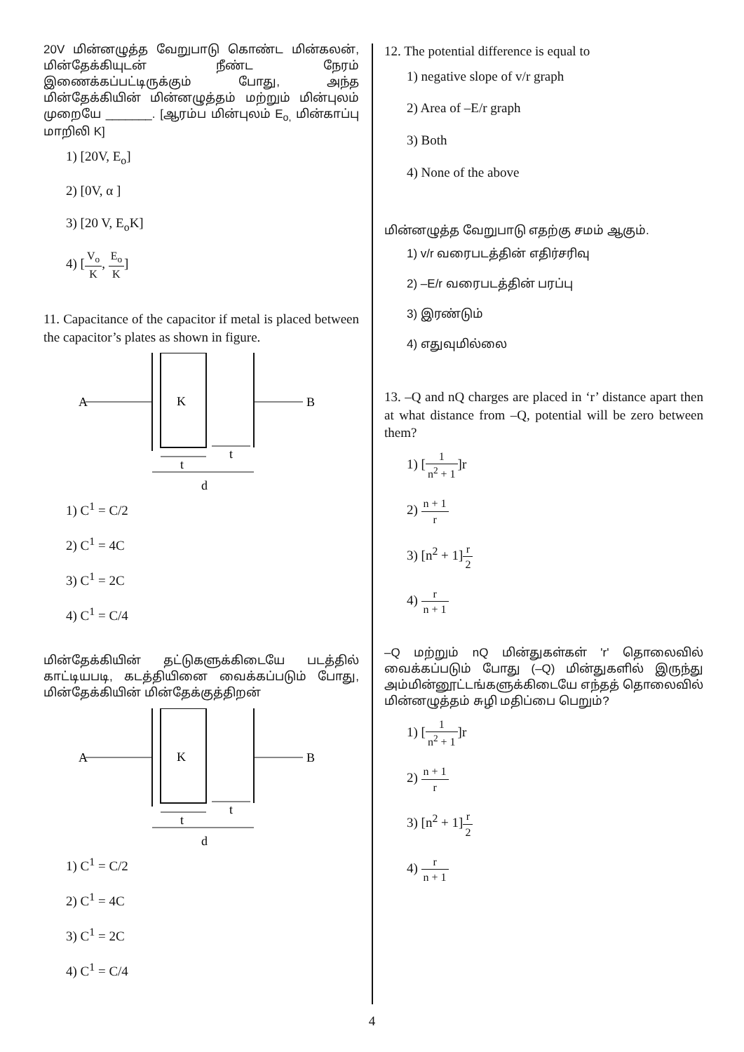20V மின்னழுத்த வேறுபாடு கொண்ட மின்கலன், மின்தேக்கியுடன் நீண்ட நேரம் இணைக்கப்பட்டிருக்கும் போது, அந்த மின்தேக்கியின் மின்னழுத்தம் மற்றும் மின்புலம் முறையே _______. [ஆரம்ப மின்புலம் E<sub>o,</sub> மின்காப்பு மாறிலி K]
1) [20V, E<sub>o</sub>]
2) [0V, α ]
3) [20 V, E<sub>o</sub>K]
4) [V<sub>o</sub> K, E<sub>o</sub> K]
11. Capacitance of the capacitor if metal is placed between the capacitor’s plates as shown in figure.
A
K
B
t
t
d
1) C<sup>1</sup> = C/2
2) C<sup>1</sup> = 4C
3) C<sup>1</sup> = 2C
4) C<sup>1</sup> = C/4
மின்தேக்கியின் தட்டுகளுக்கிடையே படத்தில் காட்டியபடி, கடத்தியினை வைக்கப்படும் போது, மின்தேக்கியின் மின்தேக்குத்திறன்
A
K
B
t
t
d
1) C<sup>1</sup> = C/2
2) C<sup>1</sup> = 4C
3) C<sup>1</sup> = 2C
4) C<sup>1</sup> = C/4
12. The potential difference is equal to
1) negative slope of v/r graph
2) Area of –E/r graph
3) Both
4) None of the above
மின்னழுத்த வேறுபாடு எதற்கு சமம் ஆகும்.
1) v/r வரைபடத்தின் எதிர்சரிவு
2) –E/r வரைபடத்தின் பரப்பு
3) இரண்டும்
4) எதுவுமில்லை
13. –Q and nQ charges are placed in ‘r’ distance apart then at what distance from –Q, potential will be zero between them?
1) [1 n<sup>2</sup> + 1]r
2) n + 1 r
3) [n<sup>2</sup> + 1]r 2
4) r n + 1
–Q மற்றும் nQ மின்துகள்கள் 'r' தொலைவில் வைக்கப்படும் போது (–Q) மின்துகளில் இருந்து அம்மின்னூட்டங்களுக்கிடையே எந்தத் தொலைவில் மின்னழுத்தம் சுழி மதிப்பை பெறும்?
1) [1 n<sup>2</sup> + 1]r
2) n + 1 r
3) [n<sup>2</sup> + 1]r 2
4) r n + 1
4